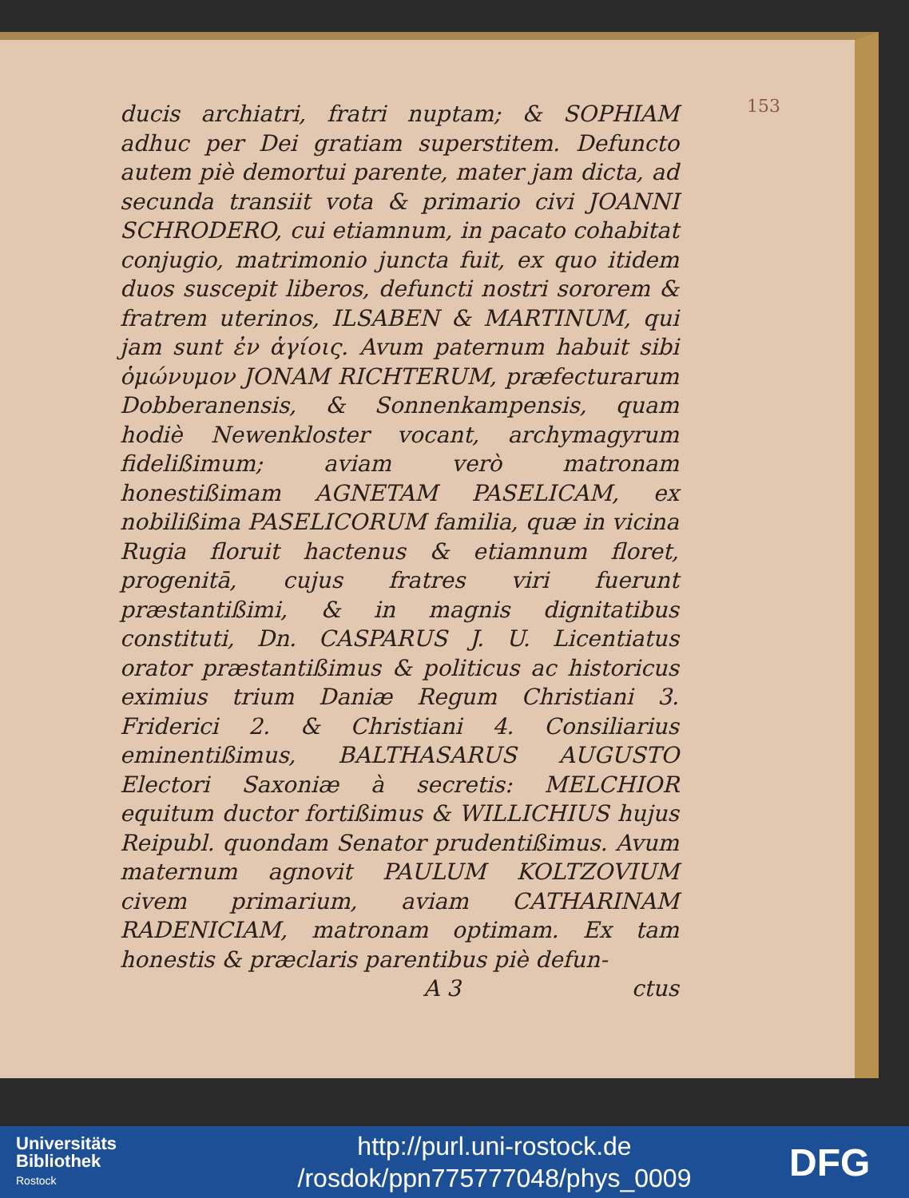153
ducis archiatri, fratri nuptam; & SOPHIAM adhuc per Dei gratiam superstitem. Defuncto autem piè demortui parente, mater jam dicta, ad secunda transiit vota & primario civi JOANNI SCHRODERO, cui etiamnum, in pacato cohabitat conjugio, matrimonio juncta fuit, ex quo itidem duos suscepit liberos, defuncti nostri sororem & fratrem uterinos, ILSABEN & MARTINUM, qui jam sunt ἐν ἁγίοις. Avum paternum habuit sibi ὁμώνυμον JONAM RICHTERUM, præfecturarum Dobberanensis, & Sonnenkampensis, quam hodiè Newenkloster vocant, archymagyrum fidelißimum; aviam verò matronam honestißimam AGNETAM PASELICAM, ex nobilißima PASELICORUM familia, quæ in vicina Rugia floruit hactenus & etiamnum floret, progenitā, cujus fratres viri fuerunt præstantißimi, & in magnis dignitatibus constituti, Dn. CASPARUS J. U. Licentiatus orator præstantißimus & politicus ac historicus eximius trium Daniæ Regum Christiani 3. Friderici 2. & Christiani 4. Consiliarius eminentißimus, BALTHASARUS AUGUSTO Electori Saxoniæ à secretis: MELCHIOR equitum ductor fortißimus & WILLICHIUS hujus Reipubl. quondam Senator prudentißimus. Avum maternum agnovit PAULUM KOLTZOVIUM civem primarium, aviam CATHARINAM RADENICIAM, matronam optimam. Ex tam honestis & præclaris parentibus piè defun-
A 3 ctus
Universitäts
Bibliothek
Rostock
http://purl.uni-rostock.de
/rosdok/ppn775777048/phys_0009
DFG